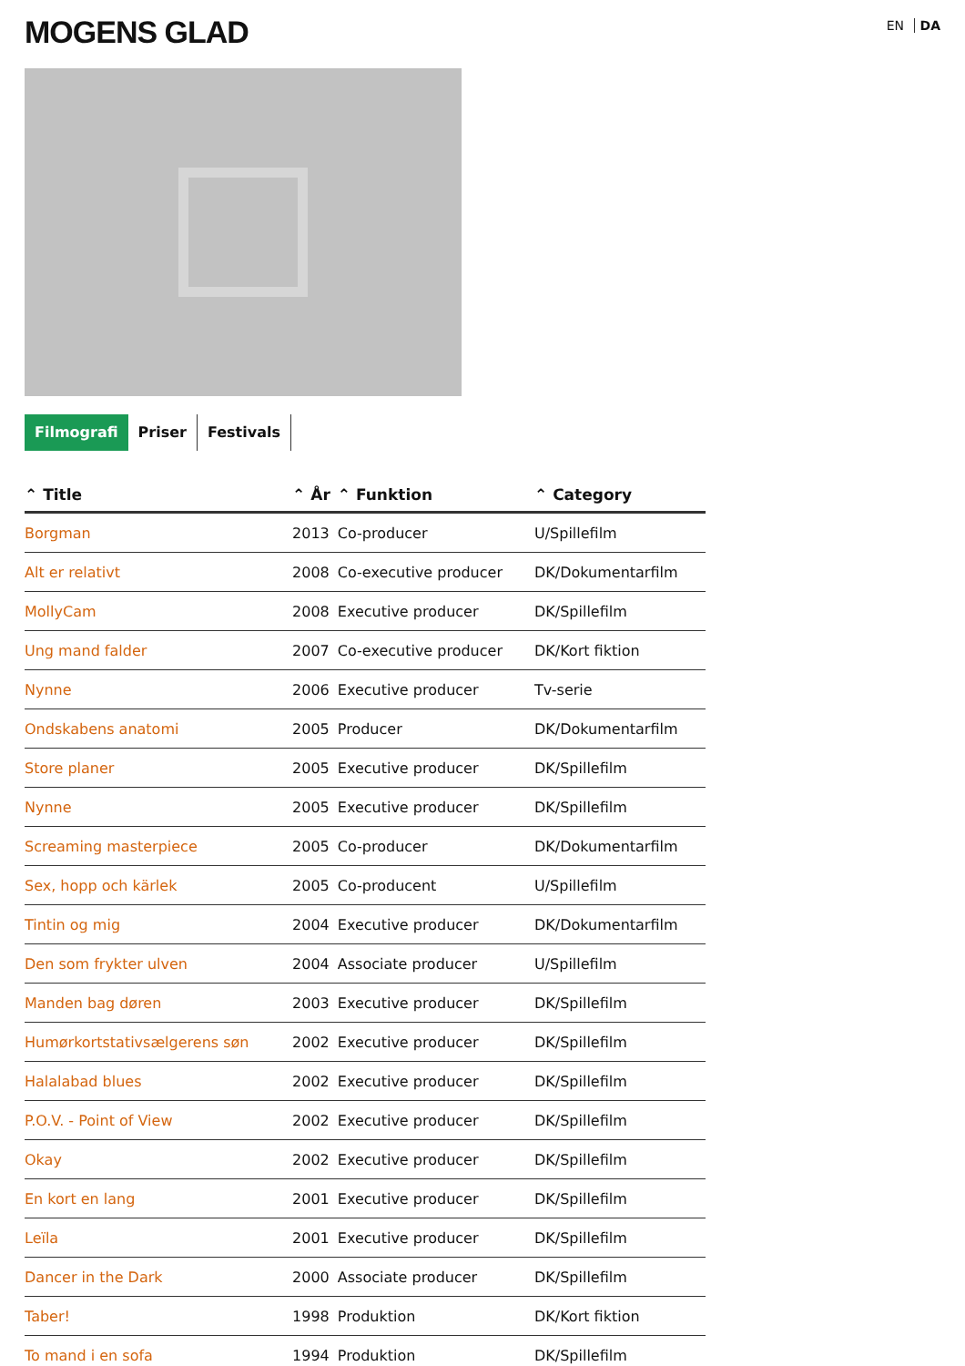MOGENS GLAD
EN DA
Filmografi Priser Festivals
| ⌃ Title | ⌃ År | ⌃ Funktion | ⌃ Category |
| --- | --- | --- | --- |
| Borgman | 2013 | Co-producer | U/Spillefilm |
| Alt er relativt | 2008 | Co-executive producer | DK/Dokumentarfilm |
| MollyCam | 2008 | Executive producer | DK/Spillefilm |
| Ung mand falder | 2007 | Co-executive producer | DK/Kort fiktion |
| Nynne | 2006 | Executive producer | Tv-serie |
| Ondskabens anatomi | 2005 | Producer | DK/Dokumentarfilm |
| Store planer | 2005 | Executive producer | DK/Spillefilm |
| Nynne | 2005 | Executive producer | DK/Spillefilm |
| Screaming masterpiece | 2005 | Co-producer | DK/Dokumentarfilm |
| Sex, hopp och kärlek | 2005 | Co-producent | U/Spillefilm |
| Tintin og mig | 2004 | Executive producer | DK/Dokumentarfilm |
| Den som frykter ulven | 2004 | Associate producer | U/Spillefilm |
| Manden bag døren | 2003 | Executive producer | DK/Spillefilm |
| Humørkortstativsælgerens søn | 2002 | Executive producer | DK/Spillefilm |
| Halalabad blues | 2002 | Executive producer | DK/Spillefilm |
| P.O.V. - Point of View | 2002 | Executive producer | DK/Spillefilm |
| Okay | 2002 | Executive producer | DK/Spillefilm |
| En kort en lang | 2001 | Executive producer | DK/Spillefilm |
| Leïla | 2001 | Executive producer | DK/Spillefilm |
| Dancer in the Dark | 2000 | Associate producer | DK/Spillefilm |
| Taber! | 1998 | Produktion | DK/Kort fiktion |
| To mand i en sofa | 1994 | Produktion | DK/Spillefilm |